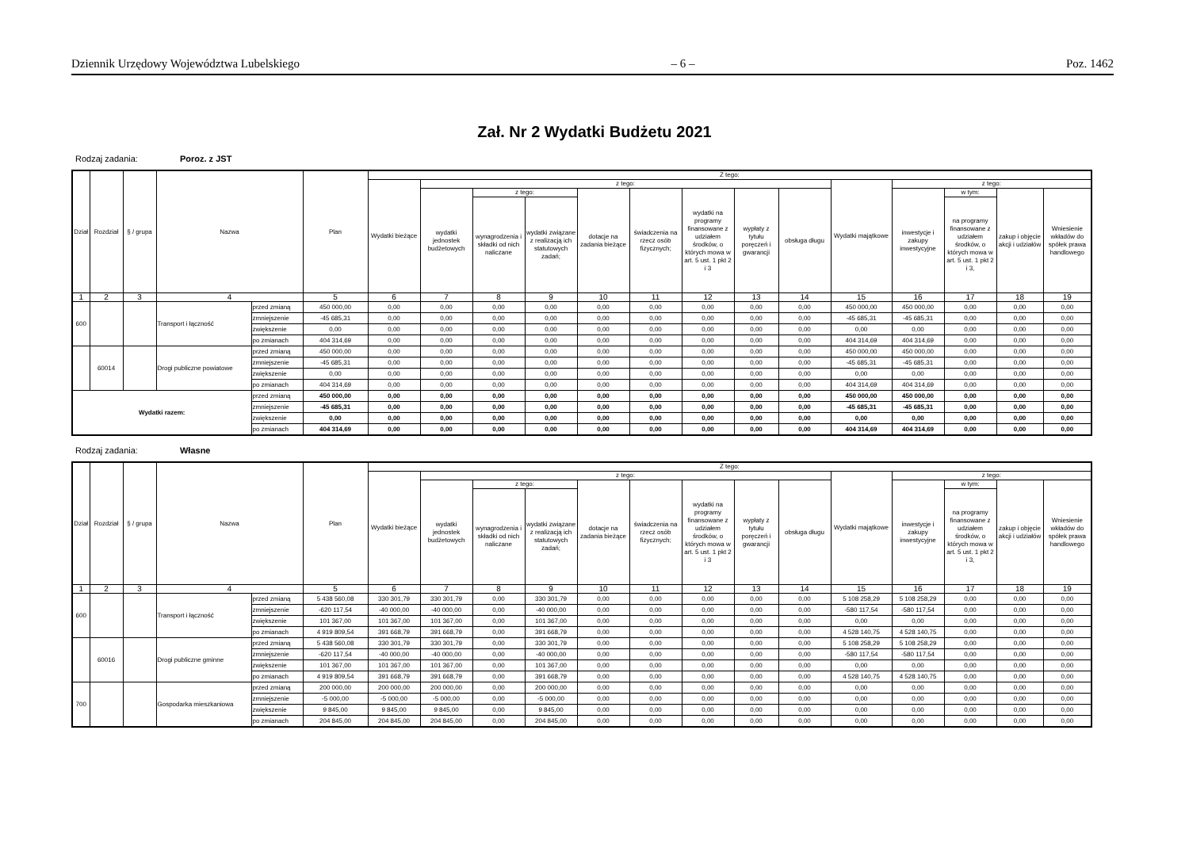Dziennik Urzędowy Województwa Lubelskiego – 6 – Poz. 1462
Zał. Nr 2 Wydatki Budżetu 2021
Rodzaj zadania: Poroz. z JST
| Dział | Rozdział | § / grupa | Nazwa | | Plan | Z tego: | | | | | | | | | | | | | |
| --- | --- | --- | --- | --- | --- | --- | --- | --- | --- | --- | --- | --- | --- | --- | --- | --- | --- | --- | --- |
| | | | | | | Wydatki bieżące | z tego: | | | | | | | | Wydatki majątkowe | z tego: | | | |
| | | | | | | | wydatki jednostek budżetowych | z tego: | | dotacje na zadania bieżące | świadczenia na rzecz osób fizycznych; | wydatki na programy finansowane z udziałem środków, o których mowa w art. 5 ust. 1 pkt 2 i 3 | wypłaty z tytułu poręczeń i gwarancji | obsługa długu | | inwestycje i zakupy inwestycyjne | w tym: | zakup i objęcie akcji i udziałów | Wniesienie wkładów do spółek prawa handlowego |
| | | | | | | | | wynagrodzenia i składki od nich naliczane | wydatki związane z realizacją ich statutowych zadań; | | | | | | | | na programy finansowane z udziałem środków, o których mowa w art. 5 ust. 1 pkt 2 i 3, | | |
| 1 | 2 | 3 | 4 | | 5 | 6 | 7 | 8 | 9 | 10 | 11 | 12 | 13 | 14 | 15 | 16 | 17 | 18 | 19 |
| 600 | | | Transport i łączność | przed zmianą | 450 000,00 | 0,00 | 0,00 | 0,00 | 0,00 | 0,00 | 0,00 | 0,00 | 0,00 | 0,00 | 450 000,00 | 450 000,00 | 0,00 | 0,00 | 0,00 |
| | | | | zmniejszenie | -45 685,31 | 0,00 | 0,00 | 0,00 | 0,00 | 0,00 | 0,00 | 0,00 | 0,00 | 0,00 | -45 685,31 | -45 685,31 | 0,00 | 0,00 | 0,00 |
| | | | | zwiększenie | 0,00 | 0,00 | 0,00 | 0,00 | 0,00 | 0,00 | 0,00 | 0,00 | 0,00 | 0,00 | 0,00 | 0,00 | 0,00 | 0,00 | 0,00 |
| | | | | po zmianach | 404 314,69 | 0,00 | 0,00 | 0,00 | 0,00 | 0,00 | 0,00 | 0,00 | 0,00 | 0,00 | 404 314,69 | 404 314,69 | 0,00 | 0,00 | 0,00 |
| | 60014 | | Drogi publiczne powiatowe | przed zmianą | 450 000,00 | 0,00 | 0,00 | 0,00 | 0,00 | 0,00 | 0,00 | 0,00 | 0,00 | 0,00 | 450 000,00 | 450 000,00 | 0,00 | 0,00 | 0,00 |
| | | | | zmniejszenie | -45 685,31 | 0,00 | 0,00 | 0,00 | 0,00 | 0,00 | 0,00 | 0,00 | 0,00 | 0,00 | -45 685,31 | -45 685,31 | 0,00 | 0,00 | 0,00 |
| | | | | zwiększenie | 0,00 | 0,00 | 0,00 | 0,00 | 0,00 | 0,00 | 0,00 | 0,00 | 0,00 | 0,00 | 0,00 | 0,00 | 0,00 | 0,00 | 0,00 |
| | | | | po zmianach | 404 314,69 | 0,00 | 0,00 | 0,00 | 0,00 | 0,00 | 0,00 | 0,00 | 0,00 | 0,00 | 404 314,69 | 404 314,69 | 0,00 | 0,00 | 0,00 |
| Wydatki razem: | | | | przed zmianą | 450 000,00 | 0,00 | 0,00 | 0,00 | 0,00 | 0,00 | 0,00 | 0,00 | 0,00 | 0,00 | 450 000,00 | 450 000,00 | 0,00 | 0,00 | 0,00 |
| | | | | zmniejszenie | -45 685,31 | 0,00 | 0,00 | 0,00 | 0,00 | 0,00 | 0,00 | 0,00 | 0,00 | 0,00 | -45 685,31 | -45 685,31 | 0,00 | 0,00 | 0,00 |
| | | | | zwiększenie | 0,00 | 0,00 | 0,00 | 0,00 | 0,00 | 0,00 | 0,00 | 0,00 | 0,00 | 0,00 | 0,00 | 0,00 | 0,00 | 0,00 | 0,00 |
| | | | | po zmianach | 404 314,69 | 0,00 | 0,00 | 0,00 | 0,00 | 0,00 | 0,00 | 0,00 | 0,00 | 0,00 | 404 314,69 | 404 314,69 | 0,00 | 0,00 | 0,00 |
Rodzaj zadania: Własne
| Dział | Rozdział | § / grupa | Nazwa | | Plan | Z tego: | | | | | | | | | | | | | |
| --- | --- | --- | --- | --- | --- | --- | --- | --- | --- | --- | --- | --- | --- | --- | --- | --- | --- | --- | --- |
| | | | | | | Wydatki bieżące | z tego: | | | | | | | | Wydatki majątkowe | z tego: | | | |
| | | | | | | | wydatki jednostek budżetowych | z tego: | | dotacje na zadania bieżące | świadczenia na rzecz osób fizycznych; | wydatki na programy finansowane z udziałem środków, o których mowa w art. 5 ust. 1 pkt 2 i 3 | wypłaty z tytułu poręczeń i gwarancji | obsługa długu | | inwestycje i zakupy inwestycyjne | w tym: | zakup i objęcie akcji i udziałów | Wniesienie wkładów do spółek prawa handlowego |
| | | | | | | | | wynagrodzenia i składki od nich naliczane | wydatki związane z realizacją ich statutowych zadań; | | | | | | | | na programy finansowane z udziałem środków, o których mowa w art. 5 ust. 1 pkt 2 i 3, | | |
| 1 | 2 | 3 | 4 | | 5 | 6 | 7 | 8 | 9 | 10 | 11 | 12 | 13 | 14 | 15 | 16 | 17 | 18 | 19 |
| 600 | | | Transport i łączność | przed zmianą | 5 438 560,08 | 330 301,79 | 330 301,79 | 0,00 | 330 301,79 | 0,00 | 0,00 | 0,00 | 0,00 | 0,00 | 5 108 258,29 | 5 108 258,29 | 0,00 | 0,00 | 0,00 |
| | | | | zmniejszenie | -620 117,54 | -40 000,00 | -40 000,00 | 0,00 | -40 000,00 | 0,00 | 0,00 | 0,00 | 0,00 | 0,00 | -580 117,54 | -580 117,54 | 0,00 | 0,00 | 0,00 |
| | | | | zwiększenie | 101 367,00 | 101 367,00 | 101 367,00 | 0,00 | 101 367,00 | 0,00 | 0,00 | 0,00 | 0,00 | 0,00 | 0,00 | 0,00 | 0,00 | 0,00 | 0,00 |
| | | | | po zmianach | 4 919 809,54 | 391 668,79 | 391 668,79 | 0,00 | 391 668,79 | 0,00 | 0,00 | 0,00 | 0,00 | 0,00 | 4 528 140,75 | 4 528 140,75 | 0,00 | 0,00 | 0,00 |
| | 60016 | | Drogi publiczne gminne | przed zmianą | 5 438 560,08 | 330 301,79 | 330 301,79 | 0,00 | 330 301,79 | 0,00 | 0,00 | 0,00 | 0,00 | 0,00 | 5 108 258,29 | 5 108 258,29 | 0,00 | 0,00 | 0,00 |
| | | | | zmniejszenie | -620 117,54 | -40 000,00 | -40 000,00 | 0,00 | -40 000,00 | 0,00 | 0,00 | 0,00 | 0,00 | 0,00 | -580 117,54 | -580 117,54 | 0,00 | 0,00 | 0,00 |
| | | | | zwiększenie | 101 367,00 | 101 367,00 | 101 367,00 | 0,00 | 101 367,00 | 0,00 | 0,00 | 0,00 | 0,00 | 0,00 | 0,00 | 0,00 | 0,00 | 0,00 | 0,00 |
| | | | | po zmianach | 4 919 809,54 | 391 668,79 | 391 668,79 | 0,00 | 391 668,79 | 0,00 | 0,00 | 0,00 | 0,00 | 0,00 | 4 528 140,75 | 4 528 140,75 | 0,00 | 0,00 | 0,00 |
| 700 | | | Gospodarka mieszkaniowa | przed zmianą | 200 000,00 | 200 000,00 | 200 000,00 | 0,00 | 200 000,00 | 0,00 | 0,00 | 0,00 | 0,00 | 0,00 | 0,00 | 0,00 | 0,00 | 0,00 | 0,00 |
| | | | | zmniejszenie | -5 000,00 | -5 000,00 | -5 000,00 | 0,00 | -5 000,00 | 0,00 | 0,00 | 0,00 | 0,00 | 0,00 | 0,00 | 0,00 | 0,00 | 0,00 | 0,00 |
| | | | | zwiększenie | 9 845,00 | 9 845,00 | 9 845,00 | 0,00 | 9 845,00 | 0,00 | 0,00 | 0,00 | 0,00 | 0,00 | 0,00 | 0,00 | 0,00 | 0,00 | 0,00 |
| | | | | po zmianach | 204 845,00 | 204 845,00 | 204 845,00 | 0,00 | 204 845,00 | 0,00 | 0,00 | 0,00 | 0,00 | 0,00 | 0,00 | 0,00 | 0,00 | 0,00 | 0,00 |